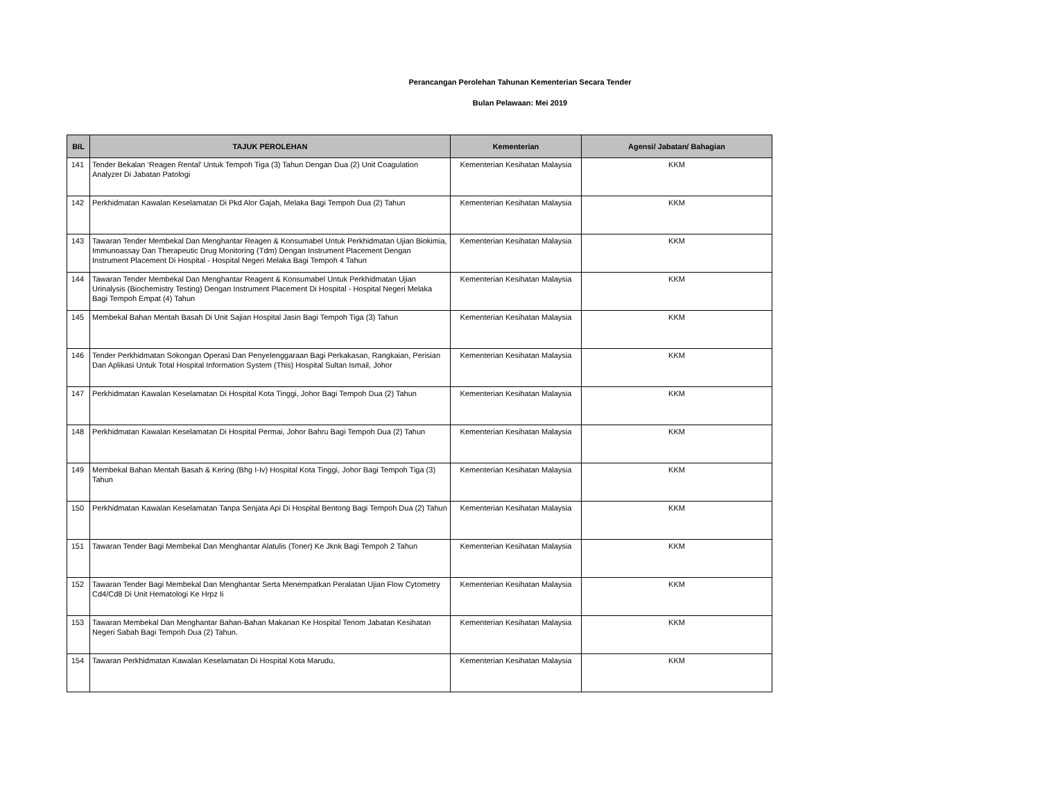Perancangan Perolehan Tahunan Kementerian Secara Tender
Bulan Pelawaan: Mei 2019
| BIL | TAJUK PEROLEHAN | Kementerian | Agensi/ Jabatan/ Bahagian |
| --- | --- | --- | --- |
| 141 | Tender Bekalan ‘Reagen Rental’ Untuk Tempoh Tiga (3) Tahun Dengan Dua (2) Unit Coagulation Analyzer Di Jabatan Patologi | Kementerian Kesihatan Malaysia | KKM |
| 142 | Perkhidmatan Kawalan Keselamatan Di Pkd Alor Gajah, Melaka Bagi Tempoh Dua (2) Tahun | Kementerian Kesihatan Malaysia | KKM |
| 143 | Tawaran Tender Membekal Dan Menghantar Reagen & Konsumabel Untuk Perkhidmatan Ujian Biokimia, Immunoassay Dan Therapeutic Drug Monitoring (Tdm) Dengan Instrument Placement Dengan Instrument Placement Di Hospital - Hospital Negeri Melaka Bagi Tempoh 4 Tahun | Kementerian Kesihatan Malaysia | KKM |
| 144 | Tawaran Tender Membekal Dan Menghantar Reagent & Konsumabel Untuk Perkhidmatan Ujian Urinalysis (Biochemistry Testing) Dengan Instrument Placement Di Hospital - Hospital Negeri Melaka Bagi Tempoh Empat (4) Tahun | Kementerian Kesihatan Malaysia | KKM |
| 145 | Membekal Bahan Mentah Basah Di Unit Sajian Hospital Jasin Bagi Tempoh Tiga (3) Tahun | Kementerian Kesihatan Malaysia | KKM |
| 146 | Tender Perkhidmatan Sokongan Operasi Dan Penyelenggaraan Bagi Perkakasan, Rangkaian, Perisian Dan Aplikasi Untuk Total Hospital Information System (This) Hospital Sultan Ismail, Johor | Kementerian Kesihatan Malaysia | KKM |
| 147 | Perkhidmatan Kawalan Keselamatan Di Hospital Kota Tinggi, Johor Bagi Tempoh Dua (2) Tahun | Kementerian Kesihatan Malaysia | KKM |
| 148 | Perkhidmatan Kawalan Keselamatan Di Hospital Permai, Johor Bahru Bagi Tempoh Dua (2) Tahun | Kementerian Kesihatan Malaysia | KKM |
| 149 | Membekal Bahan Mentah Basah & Kering (Bhg I-Iv) Hospital Kota Tinggi, Johor Bagi Tempoh Tiga (3) Tahun | Kementerian Kesihatan Malaysia | KKM |
| 150 | Perkhidmatan Kawalan Keselamatan Tanpa Senjata Api Di Hospital Bentong Bagi Tempoh Dua (2) Tahun | Kementerian Kesihatan Malaysia | KKM |
| 151 | Tawaran Tender Bagi Membekal Dan Menghantar Alatulis (Toner) Ke Jknk Bagi Tempoh 2 Tahun | Kementerian Kesihatan Malaysia | KKM |
| 152 | Tawaran Tender Bagi Membekal Dan Menghantar Serta Menempatkan Peralatan Ujian Flow Cytometry Cd4/Cd8 Di Unit Hematologi Ke Hrpz Ii | Kementerian Kesihatan Malaysia | KKM |
| 153 | Tawaran Membekal Dan Menghantar Bahan-Bahan Makanan Ke Hospital Tenom Jabatan Kesihatan Negeri Sabah Bagi Tempoh Dua (2) Tahun. | Kementerian Kesihatan Malaysia | KKM |
| 154 | Tawaran Perkhidmatan Kawalan Keselamatan Di Hospital Kota Marudu, | Kementerian Kesihatan Malaysia | KKM |